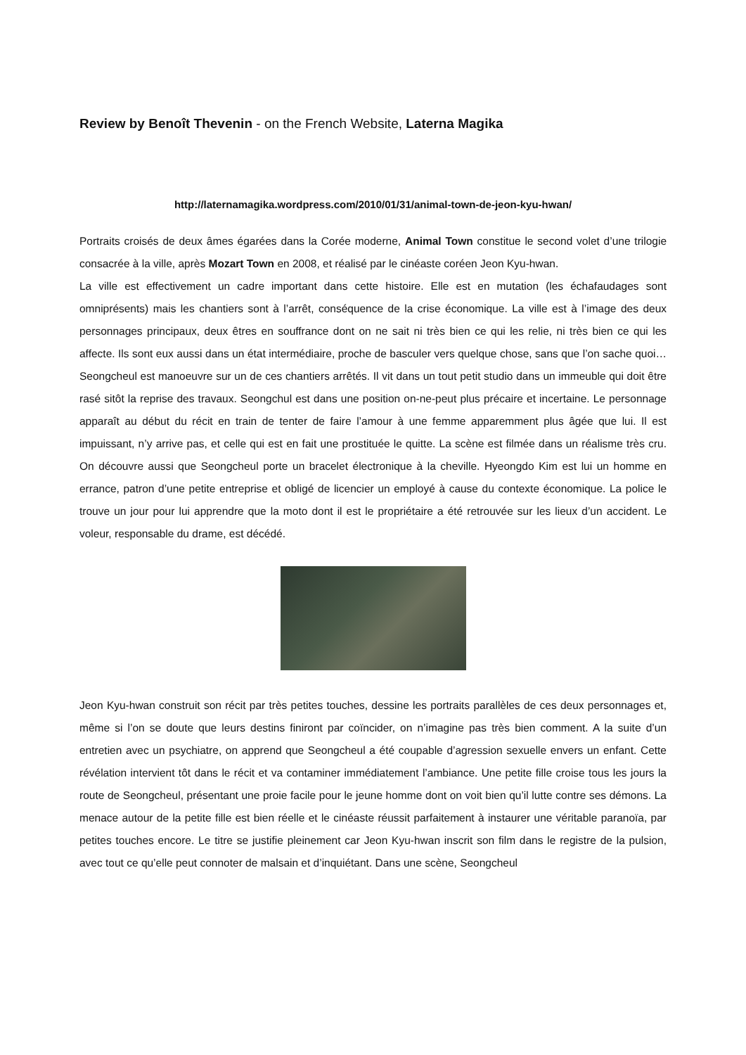Review by Benoît Thevenin - on the French Website, Laterna Magika
http://laternamagika.wordpress.com/2010/01/31/animal-town-de-jeon-kyu-hwan/
Portraits croisés de deux âmes égarées dans la Corée moderne, Animal Town constitue le second volet d’une trilogie consacrée à la ville, après Mozart Town en 2008, et réalisé par le cinéaste coréen Jeon Kyu-hwan.
La ville est effectivement un cadre important dans cette histoire. Elle est en mutation (les échafaudages sont omniprésents) mais les chantiers sont à l’arrêt, conséquence de la crise économique. La ville est à l’image des deux personnages principaux, deux êtres en souffrance dont on ne sait ni très bien ce qui les relie, ni très bien ce qui les affecte. Ils sont eux aussi dans un état intermédiaire, proche de basculer vers quelque chose, sans que l’on sache quoi… Seongcheul est manoeuvre sur un de ces chantiers arrêtés. Il vit dans un tout petit studio dans un immeuble qui doit être rasé sitôt la reprise des travaux. Seongchul est dans une position on-ne-peut plus précaire et incertaine. Le personnage apparaît au début du récit en train de tenter de faire l’amour à une femme apparemment plus âgée que lui. Il est impuissant, n’y arrive pas, et celle qui est en fait une prostituée le quitte. La scène est filmée dans un réalisme très cru. On découvre aussi que Seongcheul porte un bracelet électronique à la cheville. Hyeongdo Kim est lui un homme en errance, patron d’une petite entreprise et obligé de licencier un employé à cause du contexte économique. La police le trouve un jour pour lui apprendre que la moto dont il est le propriétaire a été retrouvée sur les lieux d’un accident. Le voleur, responsable du drame, est décédé.
Jeon Kyu-hwan construit son récit par très petites touches, dessine les portraits parallèles de ces deux personnages et, même si l’on se doute que leurs destins finiront par coïncider, on n’imagine pas très bien comment. A la suite d’un entretien avec un psychiatre, on apprend que Seongcheul a été coupable d’agression sexuelle envers un enfant. Cette révélation intervient tôt dans le récit et va contaminer immédiatement l’ambiance. Une petite fille croise tous les jours la route de Seongcheul, présentant une proie facile pour le jeune homme dont on voit bien qu’il lutte contre ses démons. La menace autour de la petite fille est bien réelle et le cinéaste réussit parfaitement à instaurer une véritable paranoïa, par petites touches encore. Le titre se justifie pleinement car Jeon Kyu-hwan inscrit son film dans le registre de la pulsion, avec tout ce qu’elle peut connoter de malsain et d’inquiétant. Dans une scène, Seongcheul